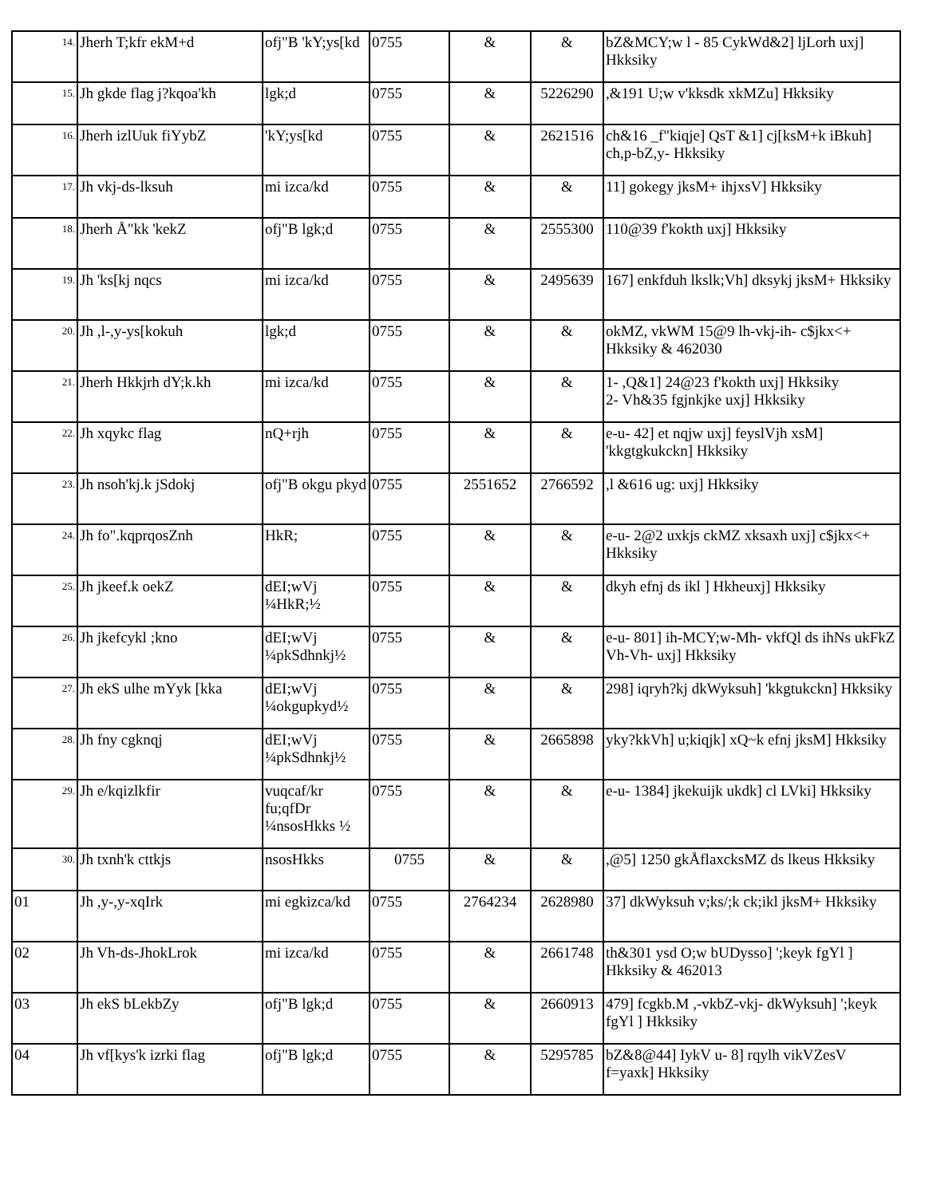| <sup>14.</sup> | Jherh T;kfr ekM+d | ofj"B 'kY;ys[kd | 0755 | & | & | bZ&MCY;w l - 85 CykWd&2] ljLorh uxj] Hkksiky |
| <sup>15.</sup> | Jh gkde flag j?kqoa'kh | lgk;d | 0755 | & | 5226290 | ,&191 U;w v'kksdk xkMZu] Hkksiky |
| <sup>16.</sup> | Jherh izlUuk fiYybZ | 'kY;ys[kd | 0755 | & | 2621516 | ch&16 _f"kiqje] QsT &1] cj[ksM+k iBkuh] ch,p-bZ,y- Hkksiky |
| <sup>17.</sup> | Jh vkj-ds-lksuh | mi izca/kd | 0755 | & | & | 11] gokegy jksM+ ihjxsV] Hkksiky |
| <sup>18.</sup> | Jherh Å"kk 'kekZ | ofj"B lgk;d | 0755 | & | 2555300 | 110@39 f'kokth uxj] Hkksiky |
| <sup>19.</sup> | Jh 'ks[kj nqcs | mi izca/kd | 0755 | & | 2495639 | 167] enkfduh lkslk;Vh] dksykj jksM+ Hkksiky |
| <sup>20.</sup> | Jh ,l-,y-ys[kokuh | lgk;d | 0755 | & | & | okMZ, vkWM 15@9 lh-vkj-ih- c$jkx<+ Hkksiky & 462030 |
| <sup>21.</sup> | Jherh Hkkjrh dY;k.kh | mi izca/kd | 0755 | & | & | 1- ,Q&1] 24@23 f'kokth uxj] Hkksiky 2- Vh&35 fgjnkjke uxj] Hkksiky |
| <sup>22.</sup> | Jh xqykc flag | nQ+rjh | 0755 | & | & | e-u- 42] et nqjw uxj] feyslVjh xsM] 'kkgtgkukckn] Hkksiky |
| <sup>23.</sup> | Jh nsoh'kj.k jSdokj | ofj"B okgu pkyd | 0755 | 2551652 | 2766592 | ,l &616 ug: uxj] Hkksiky |
| <sup>24.</sup> | Jh fo".kqprqosZnh | HkR; | 0755 | & | & | e-u- 2@2 uxkjs ckMZ xksaxh uxj] c$jkx<+ Hkksiky |
| <sup>25.</sup> | Jh jkeef.k oekZ | dEI;wVj ¼HkR;½ | 0755 | & | & | dkyh efnj ds ikl ] Hkheuxj] Hkksiky |
| <sup>26.</sup> | Jh jkefcykl ;kno | dEI;wVj ¼pkSdhnkj½ | 0755 | & | & | e-u- 801] ih-MCY;w-Mh- vkfQl ds ihNs ukFkZ Vh-Vh- uxj] Hkksiky |
| <sup>27.</sup> | Jh ekS ulhe mYyk [kka | dEI;wVj ¼okgupkyd½ | 0755 | & | & | 298] iqryh?kj dkWyksuh] 'kkgtukckn] Hkksiky |
| <sup>28.</sup> | Jh fny cgknqj | dEI;wVj ¼pkSdhnkj½ | 0755 | & | 2665898 | yky?kkVh] u;kiqjk] xQ~k efnj jksM] Hkksiky |
| <sup>29.</sup> | Jh e/kqizlkfir | vuqcaf/kr fu;qfDr ¼nsosHkks ½ | 0755 | & | & | e-u- 1384] jkekuijk ukdk] cl LVki] Hkksiky |
| <sup>30.</sup> | Jh txnh'k cttkjs | nsosHkks | 0755 | & | & | ,@5] 1250 gkÅflaxcksMZ ds lkeus Hkksiky |
| 01 | Jh ,y-,y-xqIrk | mi egkizca/kd | 0755 | 2764234 | 2628980 | 37] dkWyksuh v;ks/;k ck;ikl jksM+ Hkksiky |
| 02 | Jh Vh-ds-JhokLrok | mi izca/kd | 0755 | & | 2661748 | th&301 ysd O;w bUDysso] ';keyk fgYl ] Hkksiky & 462013 |
| 03 | Jh ekS bLekbZy | ofj"B lgk;d | 0755 | & | 2660913 | 479] fcgkb.M ,-vkbZ-vkj- dkWyksuh] ';keyk fgYl ] Hkksiky |
| 04 | Jh vf[kys'k izrki flag | ofj"B lgk;d | 0755 | & | 5295785 | bZ&8@44] IykV u- 8] rqylh vikVZesV f=yaxk] Hkksiky |